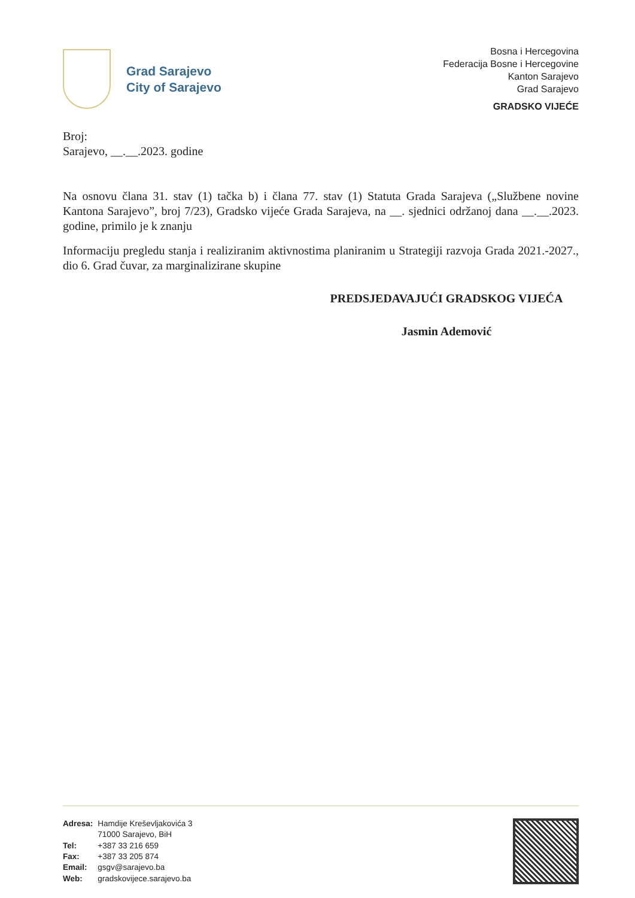Grad Sarajevo
City of Sarajevo
Bosna i Hercegovina
Federacija Bosne i Hercegovine
Kanton Sarajevo
Grad Sarajevo
GRADSKO VIJEĆE
Broj:
Sarajevo, __.__.2023. godine
Na osnovu člana 31. stav (1) tačka b) i člana 77. stav (1) Statuta Grada Sarajeva („Službene novine Kantona Sarajevo”, broj 7/23), Gradsko vijeće Grada Sarajeva, na __. sjednici održanoj dana __.__.2023. godine, primilo je k znanju
Informaciju pregledu stanja i realiziranim aktivnostima planiranim u Strategiji razvoja Grada 2021.-2027., dio 6. Grad čuvar, za marginalizirane skupine
PREDSJEDAVAJUĆI GRADSKOG VIJEĆA
Jasmin Ademović
| Adresa: | Hamdije Kreševljakovića 3 71000 Sarajevo, BiH |
| Tel: | +387 33 216 659 |
| Fax: | +387 33 205 874 |
| Email: | gsgv@sarajevo.ba |
| Web: | gradskovijece.sarajevo.ba |